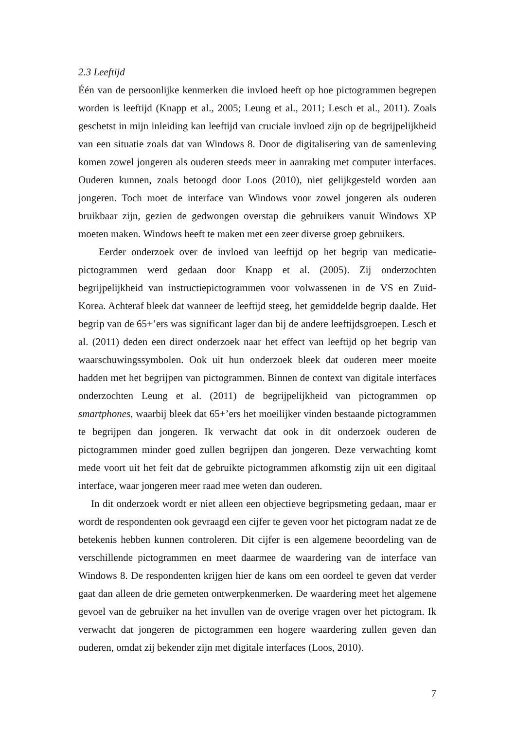2.3 Leeftijd
Één van de persoonlijke kenmerken die invloed heeft op hoe pictogrammen begrepen worden is leeftijd (Knapp et al., 2005; Leung et al., 2011; Lesch et al., 2011). Zoals geschetst in mijn inleiding kan leeftijd van cruciale invloed zijn op de begrijpelijkheid van een situatie zoals dat van Windows 8. Door de digitalisering van de samenleving komen zowel jongeren als ouderen steeds meer in aanraking met computer interfaces. Ouderen kunnen, zoals betoogd door Loos (2010), niet gelijkgesteld worden aan jongeren. Toch moet de interface van Windows voor zowel jongeren als ouderen bruikbaar zijn, gezien de gedwongen overstap die gebruikers vanuit Windows XP moeten maken. Windows heeft te maken met een zeer diverse groep gebruikers.
Eerder onderzoek over de invloed van leeftijd op het begrip van medicatie-pictogrammen werd gedaan door Knapp et al. (2005). Zij onderzochten begrijpelijkheid van instructiepictogrammen voor volwassenen in de VS en Zuid-Korea. Achteraf bleek dat wanneer de leeftijd steeg, het gemiddelde begrip daalde. Het begrip van de 65+’ers was significant lager dan bij de andere leeftijdsgroepen. Lesch et al. (2011) deden een direct onderzoek naar het effect van leeftijd op het begrip van waarschuwingssymbolen. Ook uit hun onderzoek bleek dat ouderen meer moeite hadden met het begrijpen van pictogrammen. Binnen de context van digitale interfaces onderzochten Leung et al. (2011) de begrijpelijkheid van pictogrammen op smartphones, waarbij bleek dat 65+’ers het moeilijker vinden bestaande pictogrammen te begrijpen dan jongeren. Ik verwacht dat ook in dit onderzoek ouderen de pictogrammen minder goed zullen begrijpen dan jongeren. Deze verwachting komt mede voort uit het feit dat de gebruikte pictogrammen afkomstig zijn uit een digitaal interface, waar jongeren meer raad mee weten dan ouderen.
In dit onderzoek wordt er niet alleen een objectieve begripsmeting gedaan, maar er wordt de respondenten ook gevraagd een cijfer te geven voor het pictogram nadat ze de betekenis hebben kunnen controleren. Dit cijfer is een algemene beoordeling van de verschillende pictogrammen en meet daarmee de waardering van de interface van Windows 8. De respondenten krijgen hier de kans om een oordeel te geven dat verder gaat dan alleen de drie gemeten ontwerpkenmerken. De waardering meet het algemene gevoel van de gebruiker na het invullen van de overige vragen over het pictogram. Ik verwacht dat jongeren de pictogrammen een hogere waardering zullen geven dan ouderen, omdat zij bekender zijn met digitale interfaces (Loos, 2010).
7